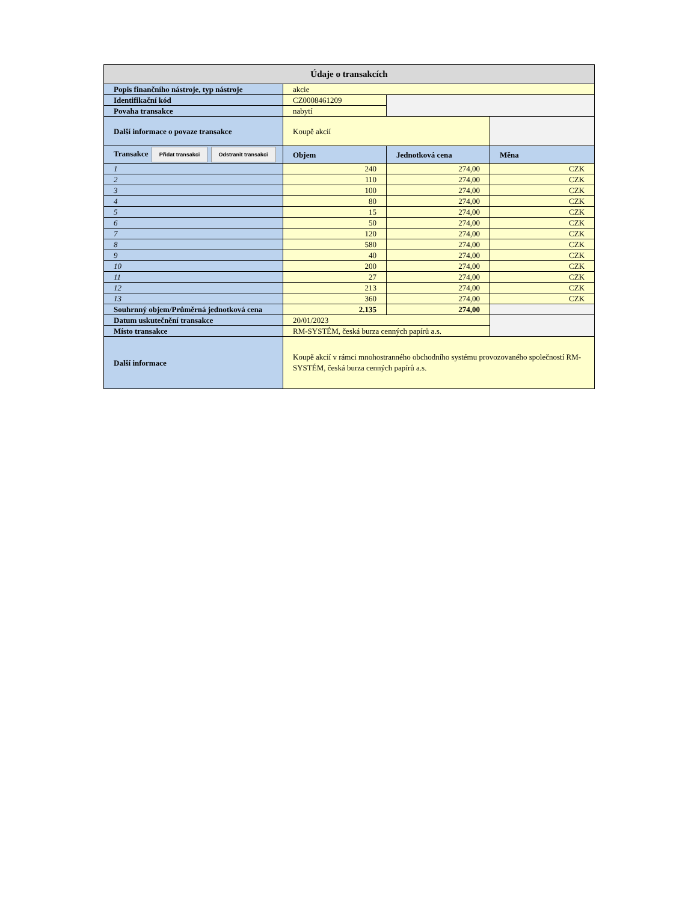| Údaje o transakcích | | | |
| --- | --- | --- | --- |
| Popis finančního nástroje, typ nástroje | akcie | | |
| Identifikační kód | CZ0008461209 | | |
| Povaha transakce | nabytí | | |
| Další informace o povaze transakce | Koupě akcií | | |
| Transakce Přidat transakci Odstranit transakci | Objem | Jednotková cena | Měna |
| 1 | 240 | 274,00 | CZK |
| 2 | 110 | 274,00 | CZK |
| 3 | 100 | 274,00 | CZK |
| 4 | 80 | 274,00 | CZK |
| 5 | 15 | 274,00 | CZK |
| 6 | 50 | 274,00 | CZK |
| 7 | 120 | 274,00 | CZK |
| 8 | 580 | 274,00 | CZK |
| 9 | 40 | 274,00 | CZK |
| 10 | 200 | 274,00 | CZK |
| 11 | 27 | 274,00 | CZK |
| 12 | 213 | 274,00 | CZK |
| 13 | 360 | 274,00 | CZK |
| Souhrnný objem/Průměrná jednotková cena | 2.135 | 274,00 | |
| Datum uskutečnění transakce | 20/01/2023 | | |
| Místo transakce | RM-SYSTÉM, česká burza cenných papírů a.s. | | |
| Další informace | Koupě akcií v rámci mnohostranného obchodního systému provozovaného společností RM-SYSTÉM, česká burza cenných papírů a.s. | | |